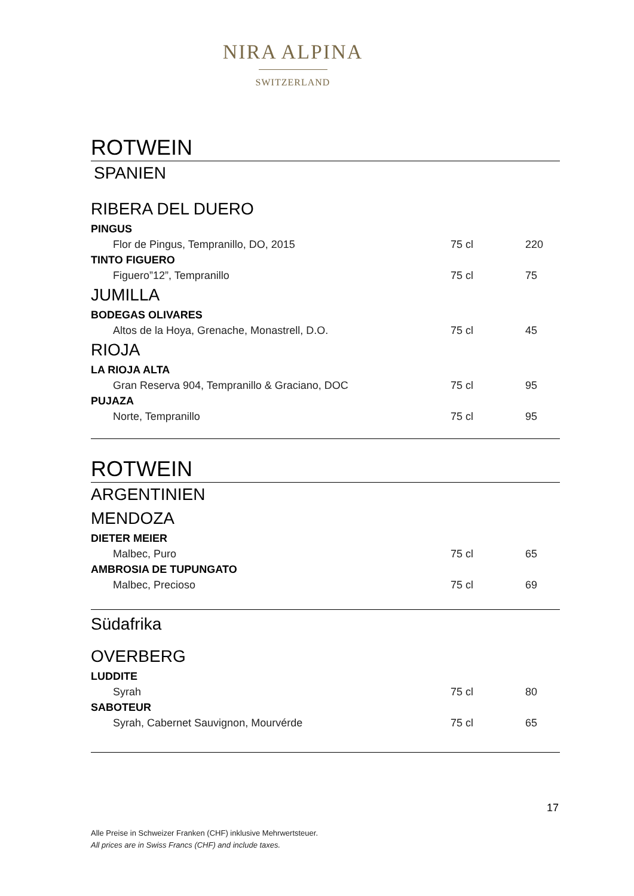NIRA ALPINA
SWITZERLAND
ROTWEIN
SPANIEN
RIBERA DEL DUERO
PINGUS
Flor de Pingus, Tempranillo, DO, 2015 75 cl 220
TINTO FIGUERO
Figuero”12”, Tempranillo 75 cl 75
JUMILLA
BODEGAS OLIVARES
Altos de la Hoya, Grenache, Monastrell, D.O. 75 cl 45
RIOJA
LA RIOJA ALTA
Gran Reserva 904, Tempranillo & Graciano, DOC 75 cl 95
PUJAZA
Norte, Tempranillo 75 cl 95
ROTWEIN
ARGENTINIEN
MENDOZA
DIETER MEIER
Malbec, Puro 75 cl 65
AMBROSIA DE TUPUNGATO
Malbec, Precioso 75 cl 69
Südafrika
OVERBERG
LUDDITE
Syrah 75 cl 80
SABOTEUR
Syrah, Cabernet Sauvignon, Mourvérde 75 cl 65
17
Alle Preise in Schweizer Franken (CHF) inklusive Mehrwertsteuer.
All prices are in Swiss Francs (CHF) and include taxes.